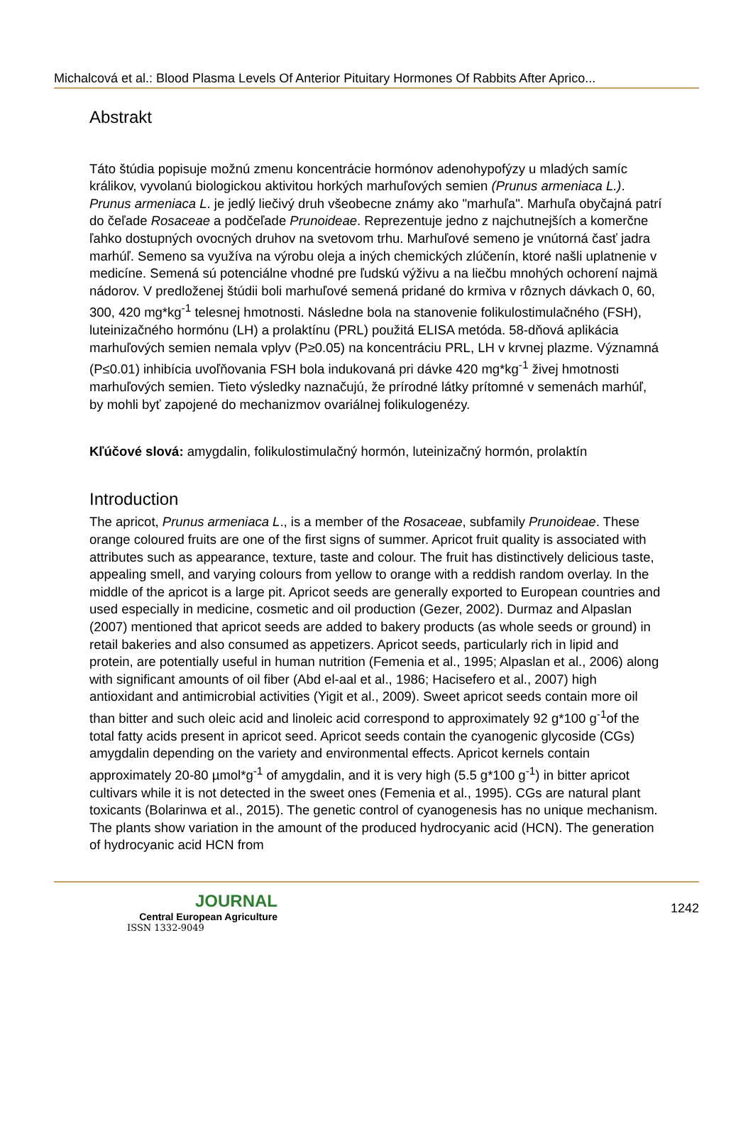Michalcová et al.: Blood Plasma Levels Of Anterior Pituitary Hormones Of Rabbits After Aprico...
Abstrakt
Táto štúdia popisuje možnú zmenu koncentrácie hormónov adenohypofýzy u mladých samíc králikov, vyvolanú biologickou aktivitou horkých marhuľových semien (Prunus armeniaca L.). Prunus armeniaca L. je jedlý liečivý druh všeobecne známy ako "marhuľa". Marhuľa obyčajná patrí do čeľade Rosaceae a podčeľade Prunoideae. Reprezentuje jedno z najchutnejších a komerčne ľahko dostupných ovocných druhov na svetovom trhu. Marhuľové semeno je vnútorná časť jadra marhúľ. Semeno sa využíva na výrobu oleja a iných chemických zlúčenín, ktoré našli uplatnenie v medicíne. Semená sú potenciálne vhodné pre ľudskú výživu a na liečbu mnohých ochorení najmä nádorov. V predloženej štúdii boli marhuľové semená pridané do krmiva v rôznych dávkach 0, 60, 300, 420 mg*kg<sup>-1</sup> telesnej hmotnosti. Následne bola na stanovenie folikulostimulačného (FSH), luteinizačného hormónu (LH) a prolaktínu (PRL) použitá ELISA metóda. 58-dňová aplikácia marhuľových semien nemala vplyv (P≥0.05) na koncentráciu PRL, LH v krvnej plazme. Významná (P≤0.01) inhibícia uvoľňovania FSH bola indukovaná pri dávke 420 mg*kg<sup>-1</sup> živej hmotnosti marhuľových semien. Tieto výsledky naznačujú, že prírodné látky prítomné v semenách marhúľ, by mohli byť zapojené do mechanizmov ovariálnej folikulogenézy.
Kľúčové slová: amygdalin, folikulostimulačný hormón, luteinizačný hormón, prolaktín
Introduction
The apricot, Prunus armeniaca L., is a member of the Rosaceae, subfamily Prunoideae. These orange coloured fruits are one of the first signs of summer. Apricot fruit quality is associated with attributes such as appearance, texture, taste and colour. The fruit has distinctively delicious taste, appealing smell, and varying colours from yellow to orange with a reddish random overlay. In the middle of the apricot is a large pit. Apricot seeds are generally exported to European countries and used especially in medicine, cosmetic and oil production (Gezer, 2002). Durmaz and Alpaslan (2007) mentioned that apricot seeds are added to bakery products (as whole seeds or ground) in retail bakeries and also consumed as appetizers. Apricot seeds, particularly rich in lipid and protein, are potentially useful in human nutrition (Femenia et al., 1995; Alpaslan et al., 2006) along with significant amounts of oil fiber (Abd el-aal et al., 1986; Hacisefero et al., 2007) high antioxidant and antimicrobial activities (Yigit et al., 2009). Sweet apricot seeds contain more oil than bitter and such oleic acid and linoleic acid correspond to approximately 92 g*100 g<sup>-1</sup>of the total fatty acids present in apricot seed. Apricot seeds contain the cyanogenic glycoside (CGs) amygdalin depending on the variety and environmental effects. Apricot kernels contain approximately 20-80 µmol*g<sup>-1</sup> of amygdalin, and it is very high (5.5 g*100 g<sup>-1</sup>) in bitter apricot cultivars while it is not detected in the sweet ones (Femenia et al., 1995). CGs are natural plant toxicants (Bolarinwa et al., 2015). The genetic control of cyanogenesis has no unique mechanism. The plants show variation in the amount of the produced hydrocyanic acid (HCN). The generation of hydrocyanic acid HCN from
JOURNAL
Central European Agriculture
ISSN 1332-9049
1242